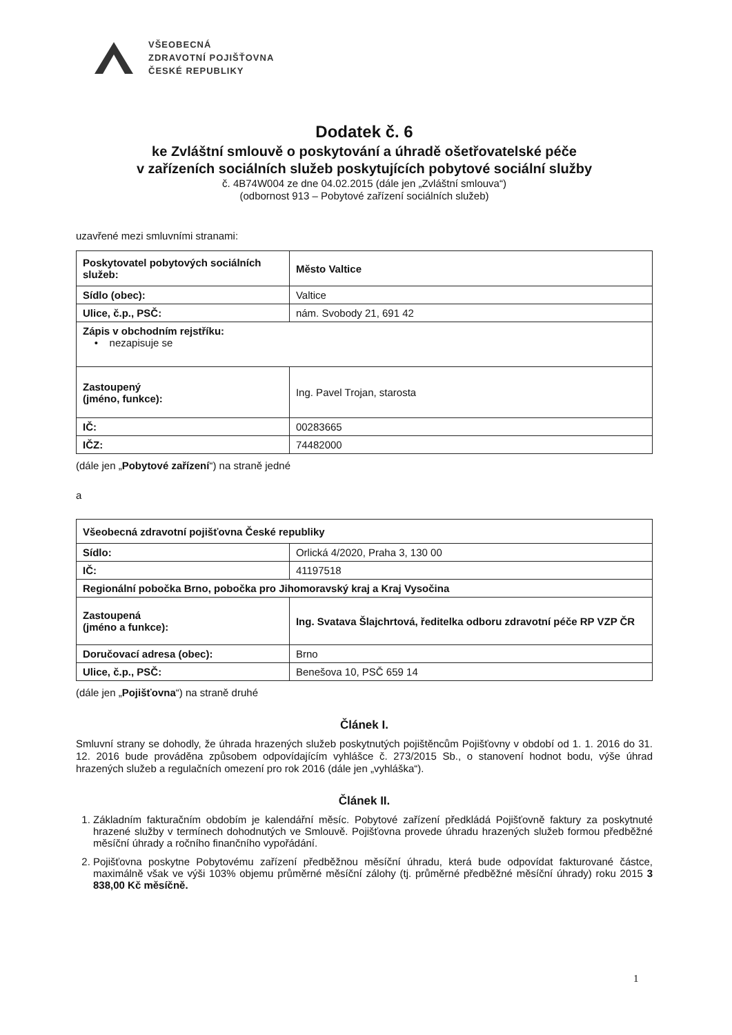VŠEOBECNÁ
ZDRAVOTNÍ POJIŠŤOVNA
ČESKÉ REPUBLIKY
Dodatek č. 6
ke Zvláštní smlouvě o poskytování a úhradě ošetřovatelské péče
v zařízeních sociálních služeb poskytujících pobytové sociální služby
č. 4B74W004 ze dne 04.02.2015 (dále jen „Zvláštní smlouva“)
(odbornost 913 – Pobytové zařízení sociálních služeb)
uzavřené mezi smluvními stranami:
| Poskytovatel pobytových sociálních služeb: | Město Valtice |
| Sídlo (obec): | Valtice |
| Ulice, č.p., PSČ: | nám. Svobody 21, 691 42 |
| Zápis v obchodním rejstříku: • nezapisuje se | |
| Zastoupený (jméno, funkce): | Ing. Pavel Trojan, starosta |
| IČ: | 00283665 |
| IČZ: | 74482000 |
(dále jen „Pobytové zařízení“) na straně jedné
a
| Všeobecná zdravotní pojišťovna České republiky | |
| Sídlo: | Orlická 4/2020, Praha 3, 130 00 |
| IČ: | 41197518 |
| Regionální pobočka Brno, pobočka pro Jihomoravský kraj a Kraj Vysočina | |
| Zastoupená (jméno a funkce): | Ing. Svatava Šlajchrtová, ředitelka odboru zdravotní péče RP VZP ČR |
| Doručovací adresa (obec): | Brno |
| Ulice, č.p., PSČ: | Benešova 10, PSČ 659 14 |
(dále jen „Pojišťovna“) na straně druhé
Článek I.
Smluvní strany se dohodly, že úhrada hrazených služeb poskytnutých pojištěncům Pojišťovny v období od 1. 1. 2016 do 31. 12. 2016 bude prováděna způsobem odpovídajícím vyhlášce č. 273/2015 Sb., o stanovení hodnot bodu, výše úhrad hrazených služeb a regulačních omezení pro rok 2016 (dále jen „vyhláška“).
Článek II.
1. Základním fakturačním obdobím je kalendářní měsíc. Pobytové zařízení předkládá Pojišťovně faktury za poskytnuté hrazené služby v termínech dohodnutých ve Smlouvě. Pojišťovna provede úhradu hrazených služeb formou předběžné měsíční úhrady a ročního finančního vypořádání.
2. Pojišťovna poskytne Pobytovému zařízení předběžnou měsíční úhradu, která bude odpovídat fakturované částce, maximálně však ve výši 103% objemu průměrné měsíční zálohy (tj. průměrné předběžné měsíční úhrady) roku 2015 3 838,00 Kč měsíčně.
1